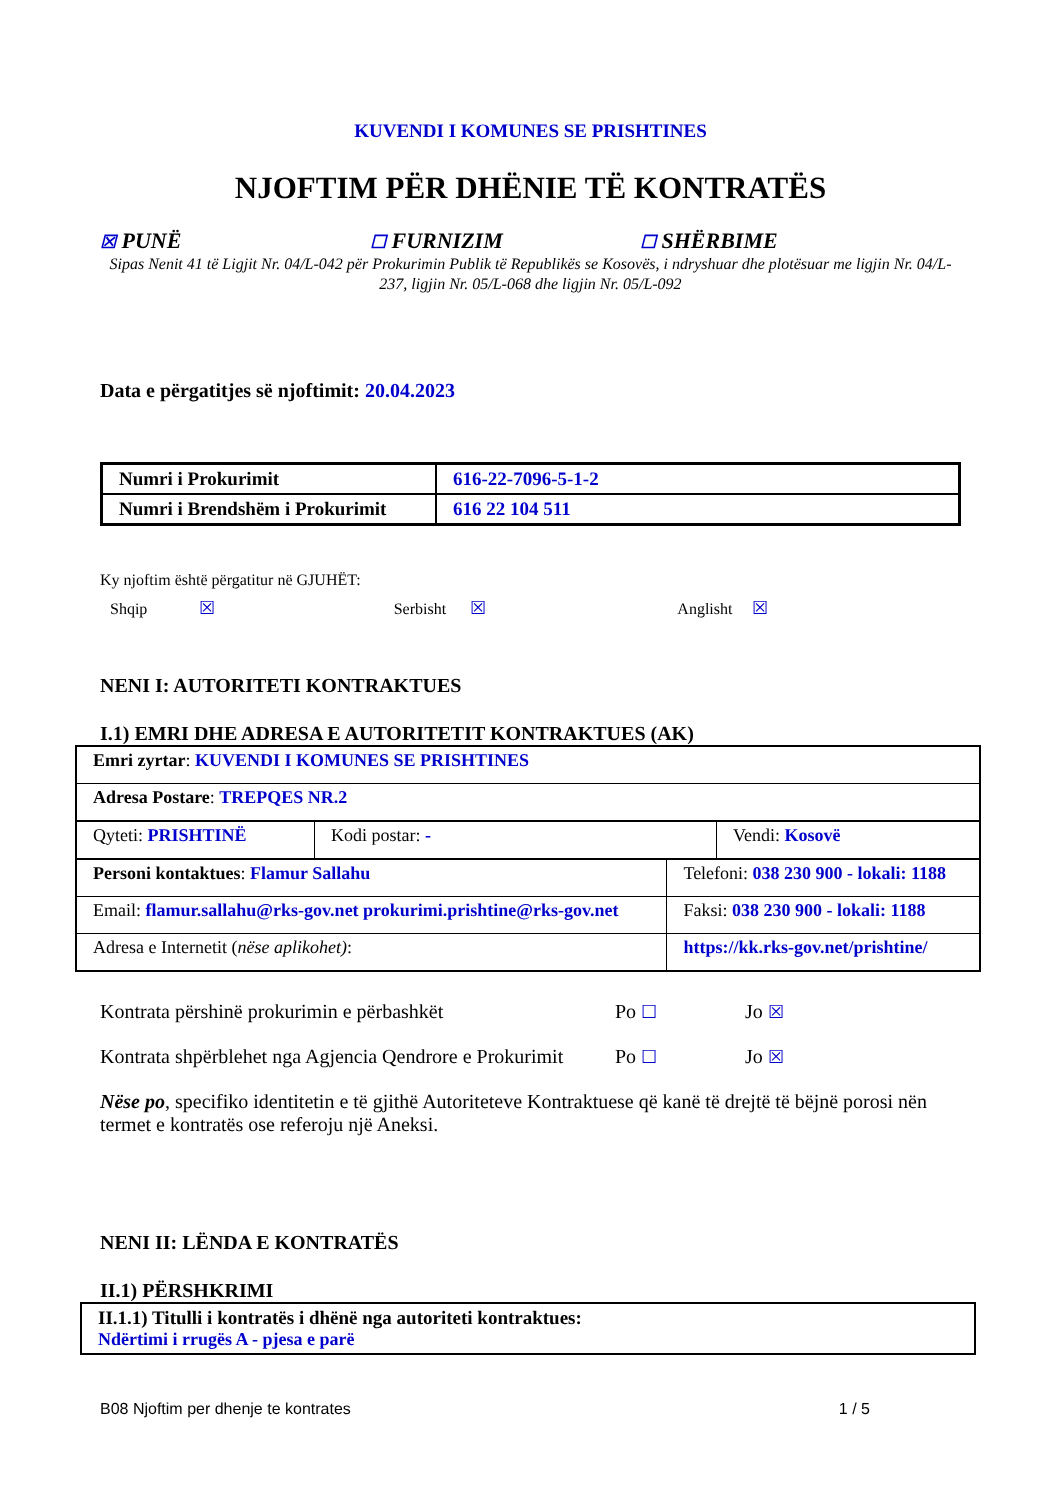KUVENDI I KOMUNES SE PRISHTINES
NJOFTIM PËR DHËNIE TË KONTRATËS
☒ PUNË
☐ FURNIZIM
☐ SHËRBIME
Sipas Nenit 41 të Ligjit Nr. 04/L-042 për Prokurimin Publik të Republikës se Kosovës, i ndryshuar dhe plotësuar me ligjin Nr. 04/L-237, ligjin Nr. 05/L-068 dhe ligjin Nr. 05/L-092
Data e përgatitjes së njoftimit: 20.04.2023
| Numri i Prokurimit | 616-22-7096-5-1-2 |
| Numri i Brendshëm i Prokurimit | 616 22 104 511 |
Ky njoftim është përgatitur në GJUHËT:
Shqip ☒ Serbisht ☒ Anglisht ☒
NENI I: AUTORITETI KONTRAKTUES
I.1) EMRI DHE ADRESA E AUTORITETIT KONTRAKTUES (AK)
| Emri zyrtar : KUVENDI I KOMUNES SE PRISHTINES | |
| Adresa Postare : TREPQES NR.2 | |
| / Qyteti: PRISHTINË / Kodi postar: - / Vendi: Kosovë / | |
| Personi kontaktues : Flamur Sallahu | Telefoni: 038 230 900 - lokali: 1188 |
| Email: flamur.sallahu@rks-gov.net prokurimi.prishtine@rks-gov.net | Faksi: 038 230 900 - lokali: 1188 |
| Adresa e Internetit ( nëse aplikohet) : | https://kk.rks-gov.net/prishtine/ |
Kontrata përshinë prokurimin e përbashkët Po ☐ Jo ☒
Kontrata shpërblehet nga Agjencia Qendrore e Prokurimit
Po ☐ Jo ☒
Nëse po, specifiko identitetin e të gjithë Autoriteteve Kontraktuese që kanë të drejtë të bëjnë porosi nën termet e kontratës ose referoju një Aneksi.
NENI II: LËNDA E KONTRATËS
II.1) PËRSHKRIMI
| II.1.1) Titulli i kontratës i dhënë nga autoriteti kontraktues: Ndërtimi i rrugës A - pjesa e parë |
B08 Njoftim per dhenje te kontrates 1 / 5